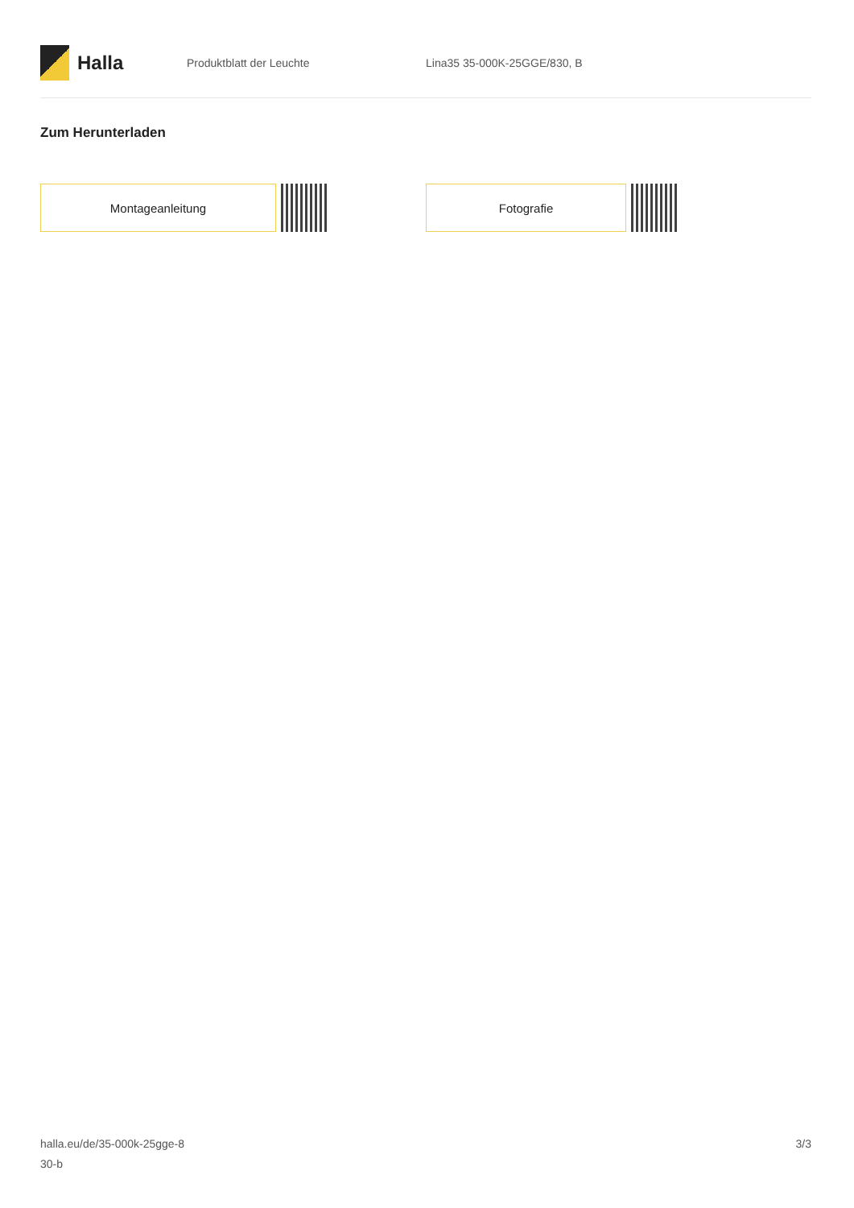Halla
Produktblatt der Leuchte Lina35 35-000K-25GGE/830, B
Zum Herunterladen
Montageanleitung Fotografie
halla.eu/de/35-000k-25gge-8
30-b
3/3